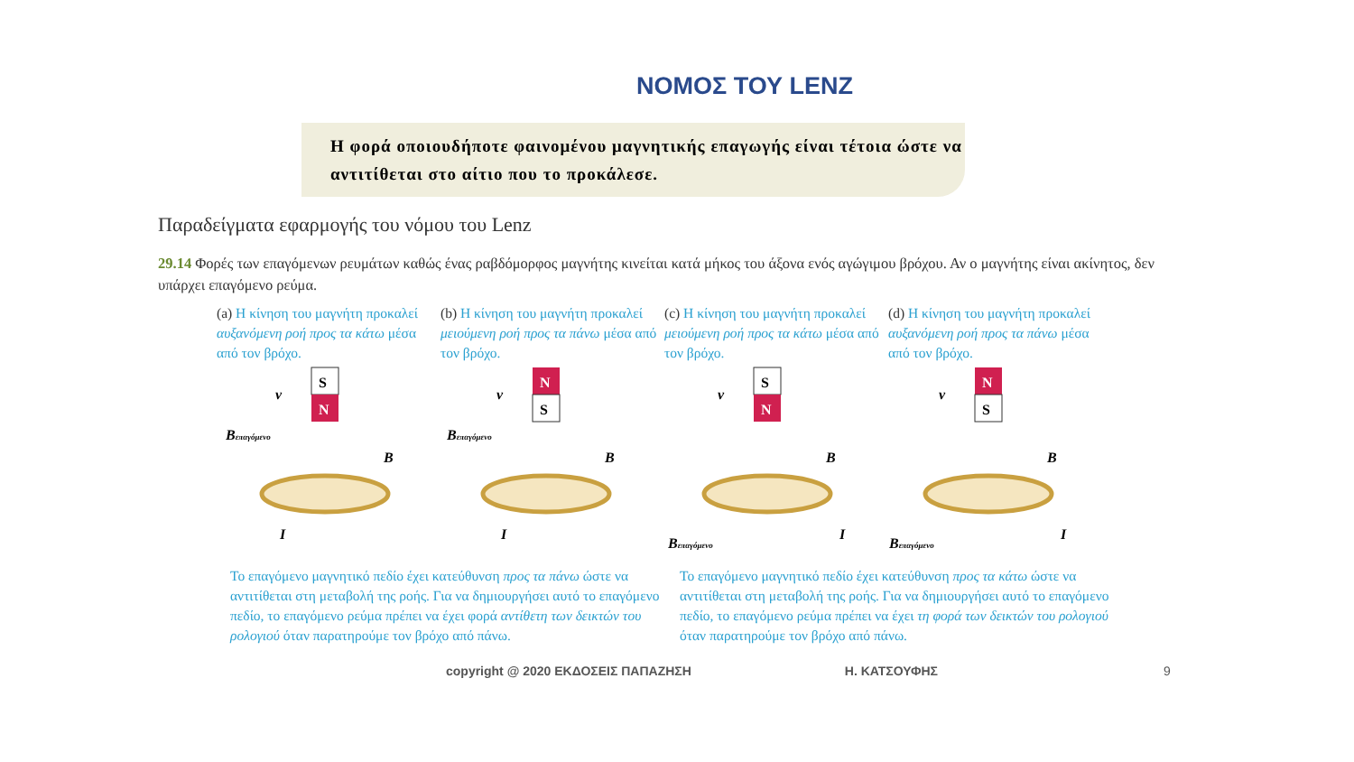ΝΟΜΟΣ ΤΟΥ LENZ
Η φορά οποιουδήποτε φαινομένου μαγνητικής επαγωγής είναι τέτοια ώστε να αντιτίθεται στο αίτιο που το προκάλεσε.
Παραδείγματα εφαρμογής του νόμου του Lenz
29.14 Φορές των επαγόμενων ρευμάτων καθώς ένας ραβδόμορφος μαγνήτης κινείται κατά μήκος του άξονα ενός αγώγιμου βρόχου. Αν ο μαγνήτης είναι ακίνητος, δεν υπάρχει επαγόμενο ρεύμα.
(a) Η κίνηση του μαγνήτη προκαλεί αυξανόμενη ροή προς τα κάτω μέσα από τον βρόχο.
(b) Η κίνηση του μαγνήτη προκαλεί μειούμενη ροή προς τα πάνω μέσα από τον βρόχο.
(c) Η κίνηση του μαγνήτη προκαλεί μειούμενη ροή προς τα κάτω μέσα από τον βρόχο.
(d) Η κίνηση του μαγνήτη προκαλεί αυξανόμενη ροή προς τα πάνω μέσα από τον βρόχο.
S
N
v
Bεπαγόμενο
B
I
N
S
v
Bεπαγόμενο
B
I
S
N
v
B
Bεπαγόμενο
I
N
S
v
B
Bεπαγόμενο
I
Το επαγόμενο μαγνητικό πεδίο έχει κατεύθυνση προς τα πάνω ώστε να αντιτίθεται στη μεταβολή της ροής. Για να δημιουργήσει αυτό το επαγόμενο πεδίο, το επαγόμενο ρεύμα πρέπει να έχει φορά αντίθετη των δεικτών του ρολογιού όταν παρατηρούμε τον βρόχο από πάνω.
Το επαγόμενο μαγνητικό πεδίο έχει κατεύθυνση προς τα κάτω ώστε να αντιτίθεται στη μεταβολή της ροής. Για να δημιουργήσει αυτό το επαγόμενο πεδίο, το επαγόμενο ρεύμα πρέπει να έχει τη φορά των δεικτών του ρολογιού όταν παρατηρούμε τον βρόχο από πάνω.
copyright @ 2020 ΕΚΔΟΣΕΙΣ ΠΑΠΑΖΗΣΗ Η. ΚΑΤΣΟΥΦΗΣ 9